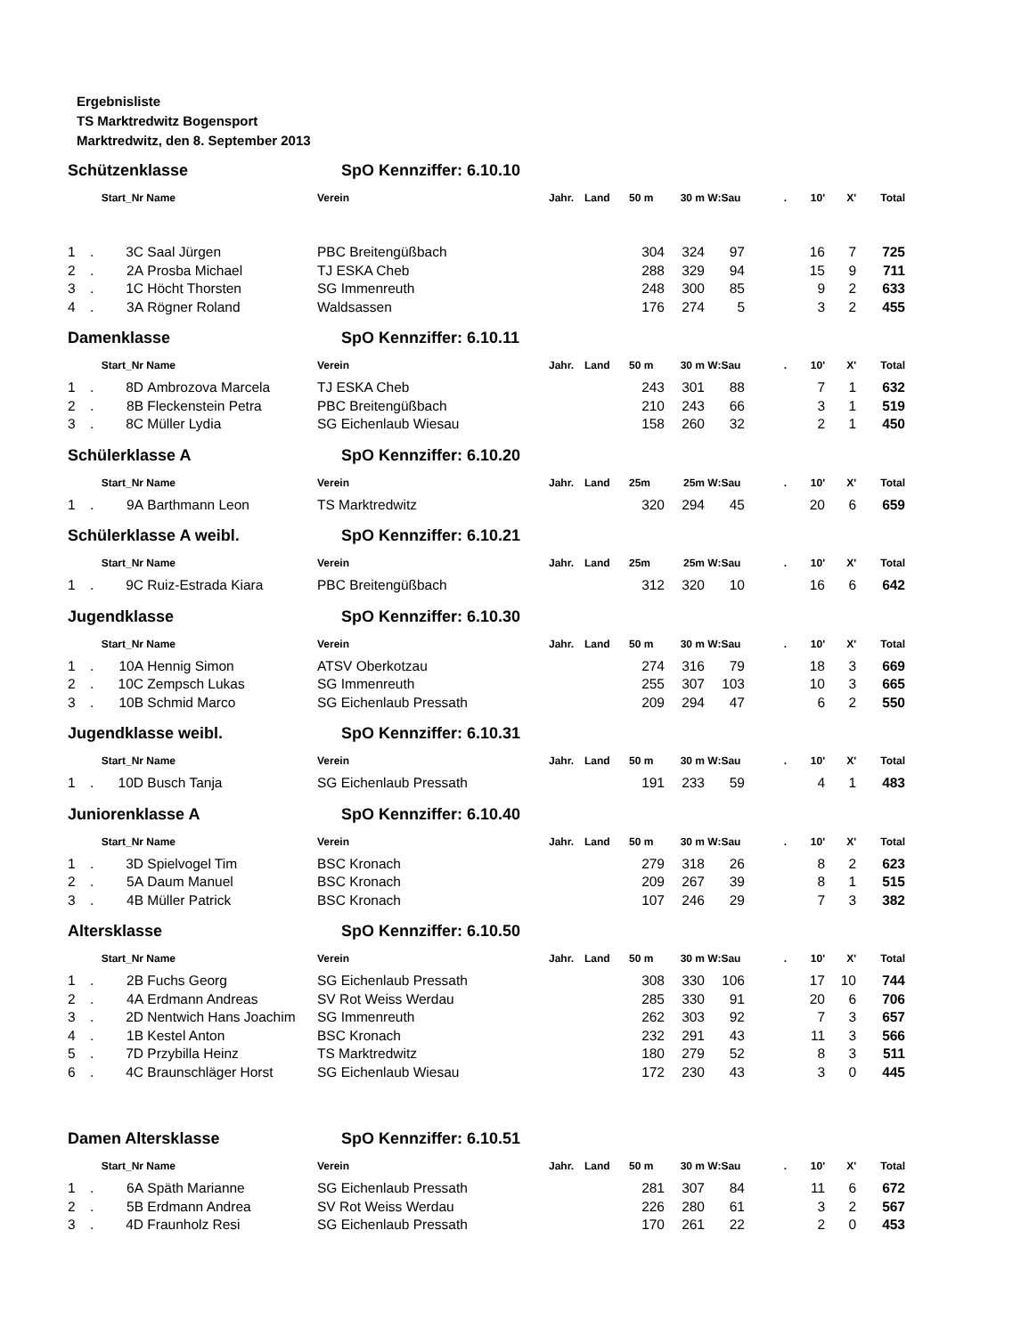Ergebnisliste
TS Marktredwitz Bogensport
Marktredwitz, den 8. September 2013
Schützenklasse SpO Kennziffer: 6.10.10
| Start_Nr | | | Name | Verein | Jahr. | Land | 50 m | 30 m | W:Sau | . 10' | X' | Total |
| --- | --- | --- | --- | --- | --- | --- | --- | --- | --- | --- | --- | --- |
| 1 | . | 3C | Saal Jürgen | PBC Breitengüßbach | | | 304 | 324 | 97 | 16 | 7 | 725 |
| 2 | . | 2A | Prosba Michael | TJ ESKA Cheb | | | 288 | 329 | 94 | 15 | 9 | 711 |
| 3 | . | 1C | Höcht Thorsten | SG Immenreuth | | | 248 | 300 | 85 | 9 | 2 | 633 |
| 4 | . | 3A | Rögner Roland | Waldsassen | | | 176 | 274 | 5 | 3 | 2 | 455 |
Damenklasse SpO Kennziffer: 6.10.11
| Start_Nr | | | Name | Verein | Jahr. | Land | 50 m | 30 m | W:Sau | . 10' | X' | Total |
| --- | --- | --- | --- | --- | --- | --- | --- | --- | --- | --- | --- | --- |
| 1 | . | 8D | Ambrozova Marcela | TJ ESKA Cheb | | | 243 | 301 | 88 | 7 | 1 | 632 |
| 2 | . | 8B | Fleckenstein Petra | PBC Breitengüßbach | | | 210 | 243 | 66 | 3 | 1 | 519 |
| 3 | . | 8C | Müller Lydia | SG Eichenlaub Wiesau | | | 158 | 260 | 32 | 2 | 1 | 450 |
Schülerklasse A SpO Kennziffer: 6.10.20
| Start_Nr | | | Name | Verein | Jahr. | Land | 25m | 25m | W:Sau | . 10' | X' | Total |
| --- | --- | --- | --- | --- | --- | --- | --- | --- | --- | --- | --- | --- |
| 1 | . | 9A | Barthmann Leon | TS Marktredwitz | | | 320 | 294 | 45 | 20 | 6 | 659 |
Schülerklasse A weibl. SpO Kennziffer: 6.10.21
| Start_Nr | | | Name | Verein | Jahr. | Land | 25m | 25m | W:Sau | . 10' | X' | Total |
| --- | --- | --- | --- | --- | --- | --- | --- | --- | --- | --- | --- | --- |
| 1 | . | 9C | Ruiz-Estrada Kiara | PBC Breitengüßbach | | | 312 | 320 | 10 | 16 | 6 | 642 |
Jugendklasse SpO Kennziffer: 6.10.30
| Start_Nr | | | Name | Verein | Jahr. | Land | 50 m | 30 m | W:Sau | . 10' | X' | Total |
| --- | --- | --- | --- | --- | --- | --- | --- | --- | --- | --- | --- | --- |
| 1 | . | 10A | Hennig Simon | ATSV Oberkotzau | | | 274 | 316 | 79 | 18 | 3 | 669 |
| 2 | . | 10C | Zempsch Lukas | SG Immenreuth | | | 255 | 307 | 103 | 10 | 3 | 665 |
| 3 | . | 10B | Schmid Marco | SG Eichenlaub Pressath | | | 209 | 294 | 47 | 6 | 2 | 550 |
Jugendklasse weibl. SpO Kennziffer: 6.10.31
| Start_Nr | | | Name | Verein | Jahr. | Land | 50 m | 30 m | W:Sau | . 10' | X' | Total |
| --- | --- | --- | --- | --- | --- | --- | --- | --- | --- | --- | --- | --- |
| 1 | . | 10D | Busch Tanja | SG Eichenlaub Pressath | | | 191 | 233 | 59 | 4 | 1 | 483 |
Juniorenklasse A SpO Kennziffer: 6.10.40
| Start_Nr | | | Name | Verein | Jahr. | Land | 50 m | 30 m | W:Sau | . 10' | X' | Total |
| --- | --- | --- | --- | --- | --- | --- | --- | --- | --- | --- | --- | --- |
| 1 | . | 3D | Spielvogel Tim | BSC Kronach | | | 279 | 318 | 26 | 8 | 2 | 623 |
| 2 | . | 5A | Daum Manuel | BSC Kronach | | | 209 | 267 | 39 | 8 | 1 | 515 |
| 3 | . | 4B | Müller Patrick | BSC Kronach | | | 107 | 246 | 29 | 7 | 3 | 382 |
Altersklasse SpO Kennziffer: 6.10.50
| Start_Nr | | | Name | Verein | Jahr. | Land | 50 m | 30 m | W:Sau | . 10' | X' | Total |
| --- | --- | --- | --- | --- | --- | --- | --- | --- | --- | --- | --- | --- |
| 1 | . | 2B | Fuchs Georg | SG Eichenlaub Pressath | | | 308 | 330 | 106 | 17 | 10 | 744 |
| 2 | . | 4A | Erdmann Andreas | SV Rot Weiss Werdau | | | 285 | 330 | 91 | 20 | 6 | 706 |
| 3 | . | 2D | Nentwich Hans Joachim | SG Immenreuth | | | 262 | 303 | 92 | 7 | 3 | 657 |
| 4 | . | 1B | Kestel Anton | BSC Kronach | | | 232 | 291 | 43 | 11 | 3 | 566 |
| 5 | . | 7D | Przybilla Heinz | TS Marktredwitz | | | 180 | 279 | 52 | 8 | 3 | 511 |
| 6 | . | 4C | Braunschläger Horst | SG Eichenlaub Wiesau | | | 172 | 230 | 43 | 3 | 0 | 445 |
Damen Altersklasse SpO Kennziffer: 6.10.51
| Start_Nr | | | Name | Verein | Jahr. | Land | 50 m | 30 m | W:Sau | . 10' | X' | Total |
| --- | --- | --- | --- | --- | --- | --- | --- | --- | --- | --- | --- | --- |
| 1 | . | 6A | Späth Marianne | SG Eichenlaub Pressath | | | 281 | 307 | 84 | 11 | 6 | 672 |
| 2 | . | 5B | Erdmann Andrea | SV Rot Weiss Werdau | | | 226 | 280 | 61 | 3 | 2 | 567 |
| 3 | . | 4D | Fraunholz Resi | SG Eichenlaub Pressath | | | 170 | 261 | 22 | 2 | 0 | 453 |